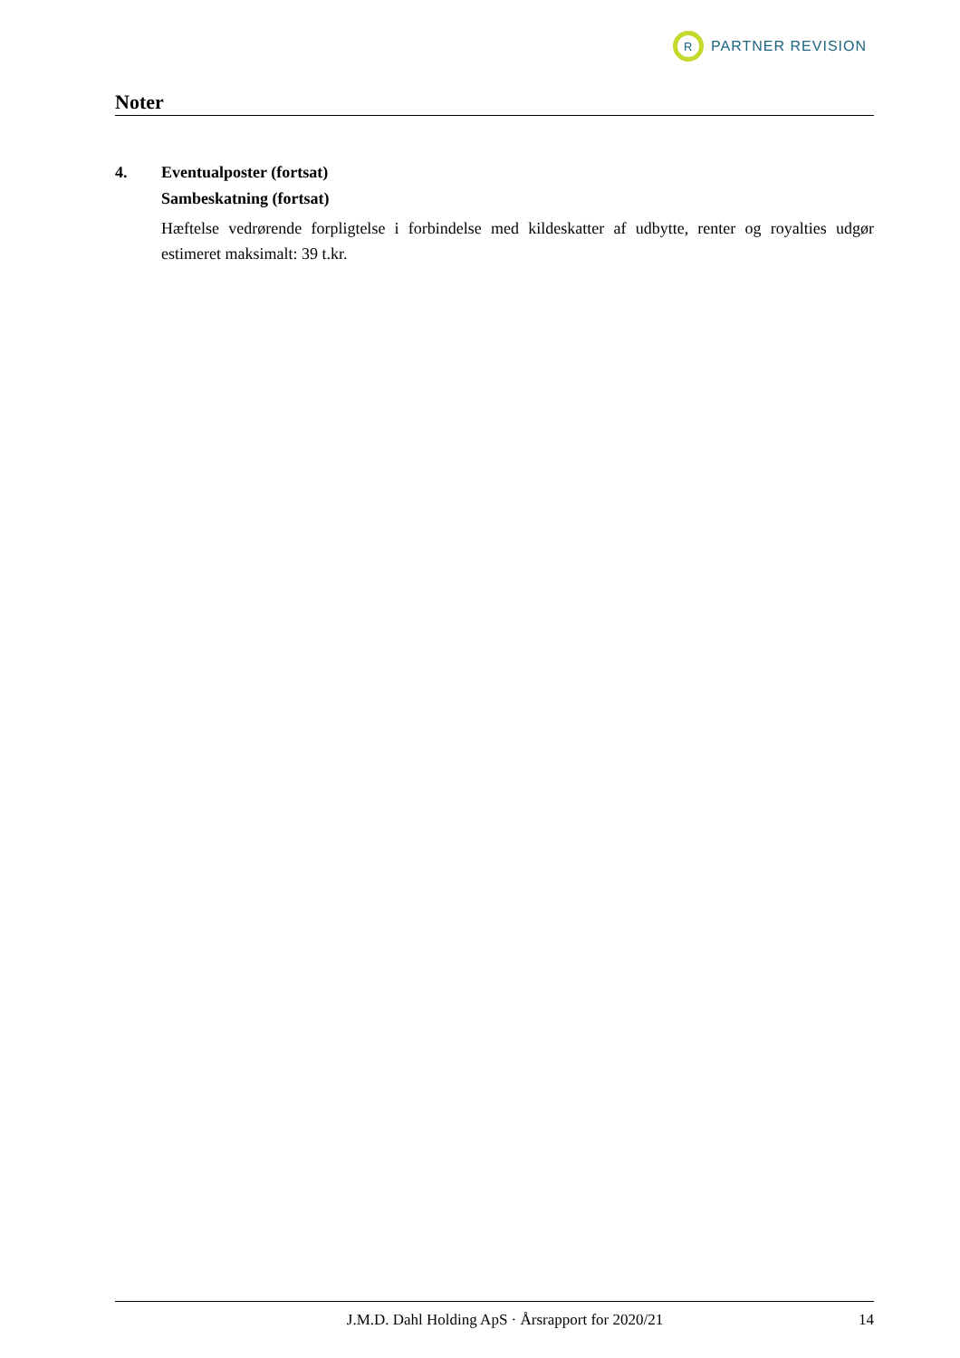R
PARTNER REVISION
Noter
4. Eventualposter (fortsat)
Sambeskatning (fortsat)
Hæftelse vedrørende forpligtelse i forbindelse med kildeskatter af udbytte, renter og royalties udgør estimeret maksimalt: 39 t.kr.
J.M.D. Dahl Holding ApS · Årsrapport for 2020/21
14